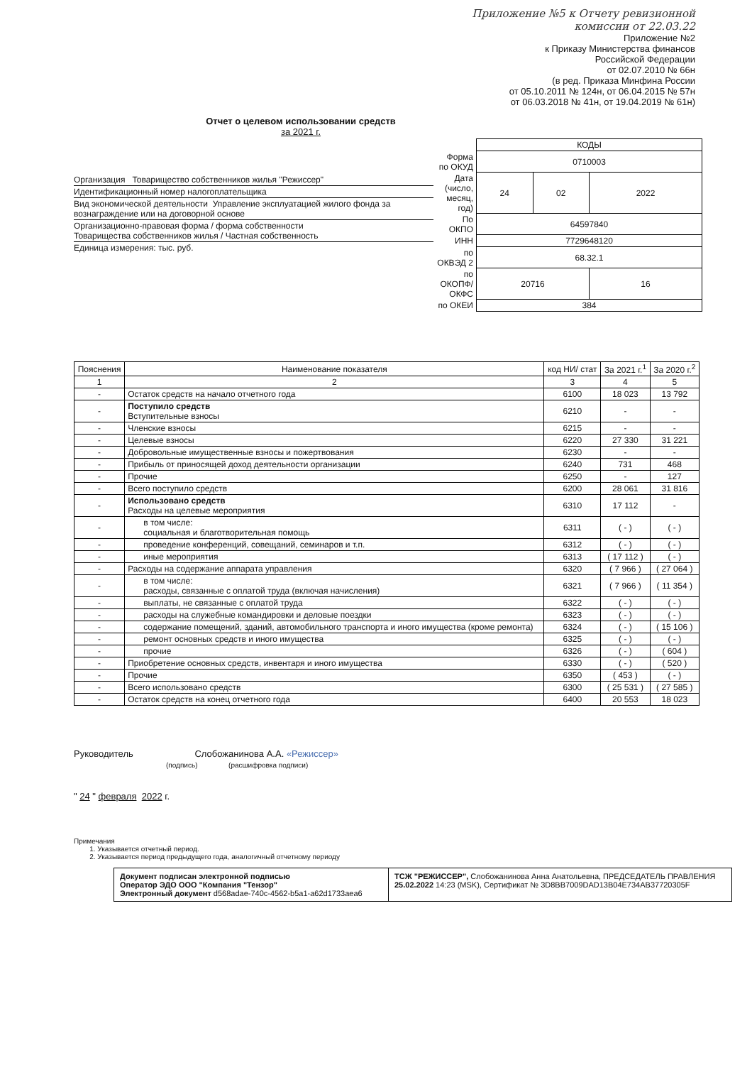Приложение №5 к Отчету ревизионной
комиссии от 22.03.22
Приложение №2
к Приказу Министерства финансов
Российской Федерации
от 02.07.2010 № 66н
(в ред. Приказа Минфина России
от 05.10.2011 № 124н, от 06.04.2015 № 57н
от 06.03.2018 № 41н, от 19.04.2019 № 61н)
Отчет о целевом использовании средств
за 2021 г.
Организация Товарищество собственников жилья "Режиссер"
Идентификационный номер налогоплательщика
Вид экономической деятельности Управление эксплуатацией жилого фонда за вознаграждение или на договорной основе
Организационно-правовая форма / форма собственности
Товарищества собственников жилья / Частная собственность
Единица измерения: тыс. руб.
| | КОДЫ | | |
| Форма по ОКУД | 0710003 | | |
| Дата (число, месяц, год) | 24 | 02 | 2022 |
| По ОКПО | 64597840 | | |
| ИНН | 7729648120 | | |
| по ОКВЭД 2 | 68.32.1 | | |
| по ОКОПФ/ ОКФС | 20716 | | 16 |
| по ОКЕИ | 384 | | |
| Пояснения | Наименование показателя | код НИ/ стат | За 2021 г.<sup>1</sup> | За 2020 г.<sup>2</sup> |
| --- | --- | --- | --- | --- |
| 1 | 2 | 3 | 4 | 5 |
| - | Остаток средств на начало отчетного года | 6100 | 18 023 | 13 792 |
| - | Поступило средств Вступительные взносы | 6210 | - | - |
| - | Членские взносы | 6215 | - | - |
| - | Целевые взносы | 6220 | 27 330 | 31 221 |
| - | Добровольные имущественные взносы и пожертвования | 6230 | - | - |
| - | Прибыль от приносящей доход деятельности организации | 6240 | 731 | 468 |
| - | Прочие | 6250 | - | 127 |
| - | Всего поступило средств | 6200 | 28 061 | 31 816 |
| - | Использовано средств Расходы на целевые мероприятия | 6310 | 17 112 | - |
| - | в том числе: социальная и благотворительная помощь | 6311 | ( - ) | ( - ) |
| - | проведение конференций, совещаний, семинаров и т.п. | 6312 | ( - ) | ( - ) |
| - | иные мероприятия | 6313 | ( 17 112 ) | ( - ) |
| - | Расходы на содержание аппарата управления | 6320 | ( 7 966 ) | ( 27 064 ) |
| - | в том числе: расходы, связанные с оплатой труда (включая начисления) | 6321 | ( 7 966 ) | ( 11 354 ) |
| - | выплаты, не связанные с оплатой труда | 6322 | ( - ) | ( - ) |
| - | расходы на служебные командировки и деловые поездки | 6323 | ( - ) | ( - ) |
| - | содержание помещений, зданий, автомобильного транспорта и иного имущества (кроме ремонта) | 6324 | ( - ) | ( 15 106 ) |
| - | ремонт основных средств и иного имущества | 6325 | ( - ) | ( - ) |
| - | прочие | 6326 | ( - ) | ( 604 ) |
| - | Приобретение основных средств, инвентаря и иного имущества | 6330 | ( - ) | ( 520 ) |
| - | Прочие | 6350 | ( 453 ) | ( - ) |
| - | Всего использовано средств | 6300 | ( 25 531 ) | ( 27 585 ) |
| - | Остаток средств на конец отчетного года | 6400 | 20 553 | 18 023 |
Руководитель Слобожанинова А.А. «Режиссер»
(подпись) (расшифровка подписи)
" 24 " февраля 2022 г.
Примечания
1. Указывается отчетный период.
2. Указывается период предыдущего года, аналогичный отчетному периоду
Документ подписан электронной подписью
Оператор ЭДО ООО "Компания "Тензор"
Электронный документ d568adae-740c-4562-b5a1-a62d1733aea6
ТСЖ "РЕЖИССЕР", Слобожанинова Анна Анатольевна, ПРЕДСЕДАТЕЛЬ ПРАВЛЕНИЯ
25.02.2022 14:23 (MSK), Сертификат № 3D8BB7009DAD13B04E734AB37720305F